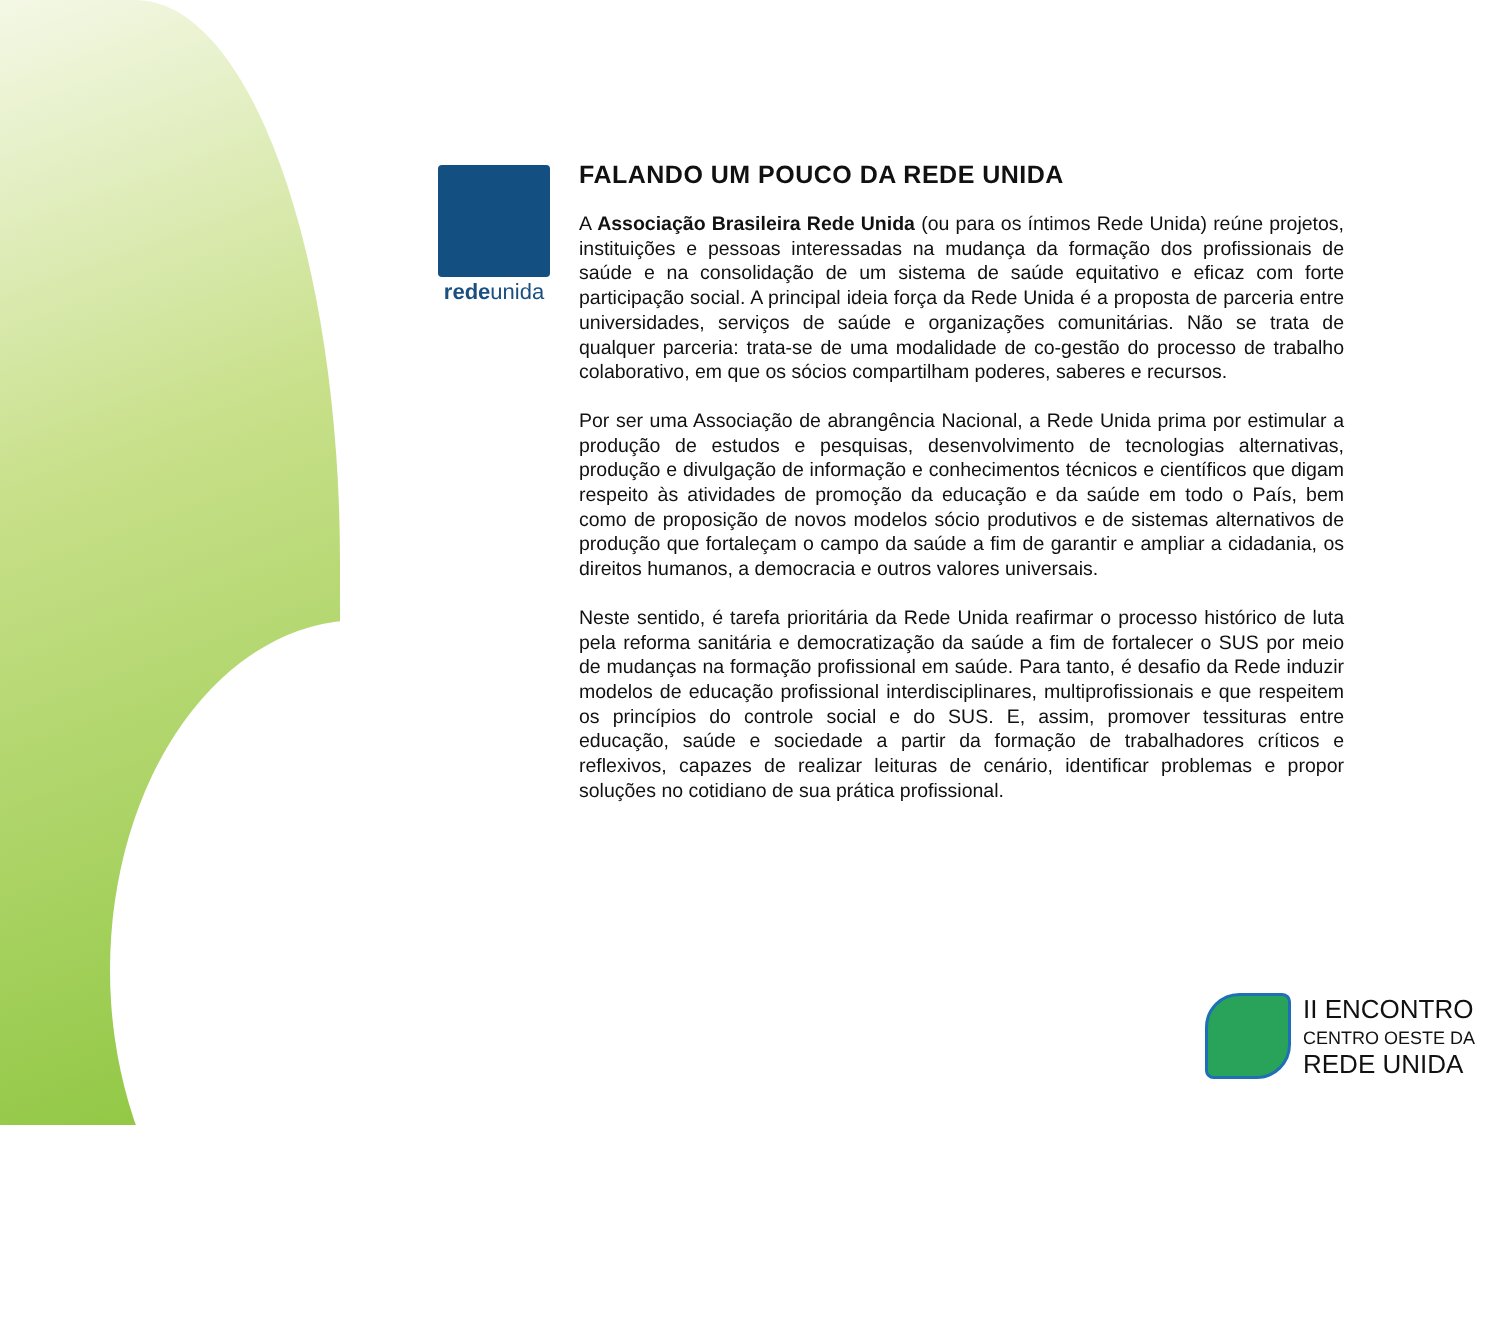redeunida
FALANDO UM POUCO DA REDE UNIDA
A Associação Brasileira Rede Unida (ou para os íntimos Rede Unida) reúne projetos, instituições e pessoas interessadas na mudança da formação dos profissionais de saúde e na consolidação de um sistema de saúde equitativo e eficaz com forte participação social. A principal ideia força da Rede Unida é a proposta de parceria entre universidades, serviços de saúde e organizações comunitárias. Não se trata de qualquer parceria: trata-se de uma modalidade de co-gestão do processo de trabalho colaborativo, em que os sócios compartilham poderes, saberes e recursos.
Por ser uma Associação de abrangência Nacional, a Rede Unida prima por estimular a produção de estudos e pesquisas, desenvolvimento de tecnologias alternativas, produção e divulgação de informação e conhecimentos técnicos e científicos que digam respeito às atividades de promoção da educação e da saúde em todo o País, bem como de proposição de novos modelos sócio produtivos e de sistemas alternativos de produção que fortaleçam o campo da saúde a fim de garantir e ampliar a cidadania, os direitos humanos, a democracia e outros valores universais.
Neste sentido, é tarefa prioritária da Rede Unida reafirmar o processo histórico de luta pela reforma sanitária e democratização da saúde a fim de fortalecer o SUS por meio de mudanças na formação profissional em saúde. Para tanto, é desafio da Rede induzir modelos de educação profissional interdisciplinares, multiprofissionais e que respeitem os princípios do controle social e do SUS. E, assim, promover tessituras entre educação, saúde e sociedade a partir da formação de trabalhadores críticos e reflexivos, capazes de realizar leituras de cenário, identificar problemas e propor soluções no cotidiano de sua prática profissional.
II ENCONTRO
CENTRO OESTE DA
REDE UNIDA